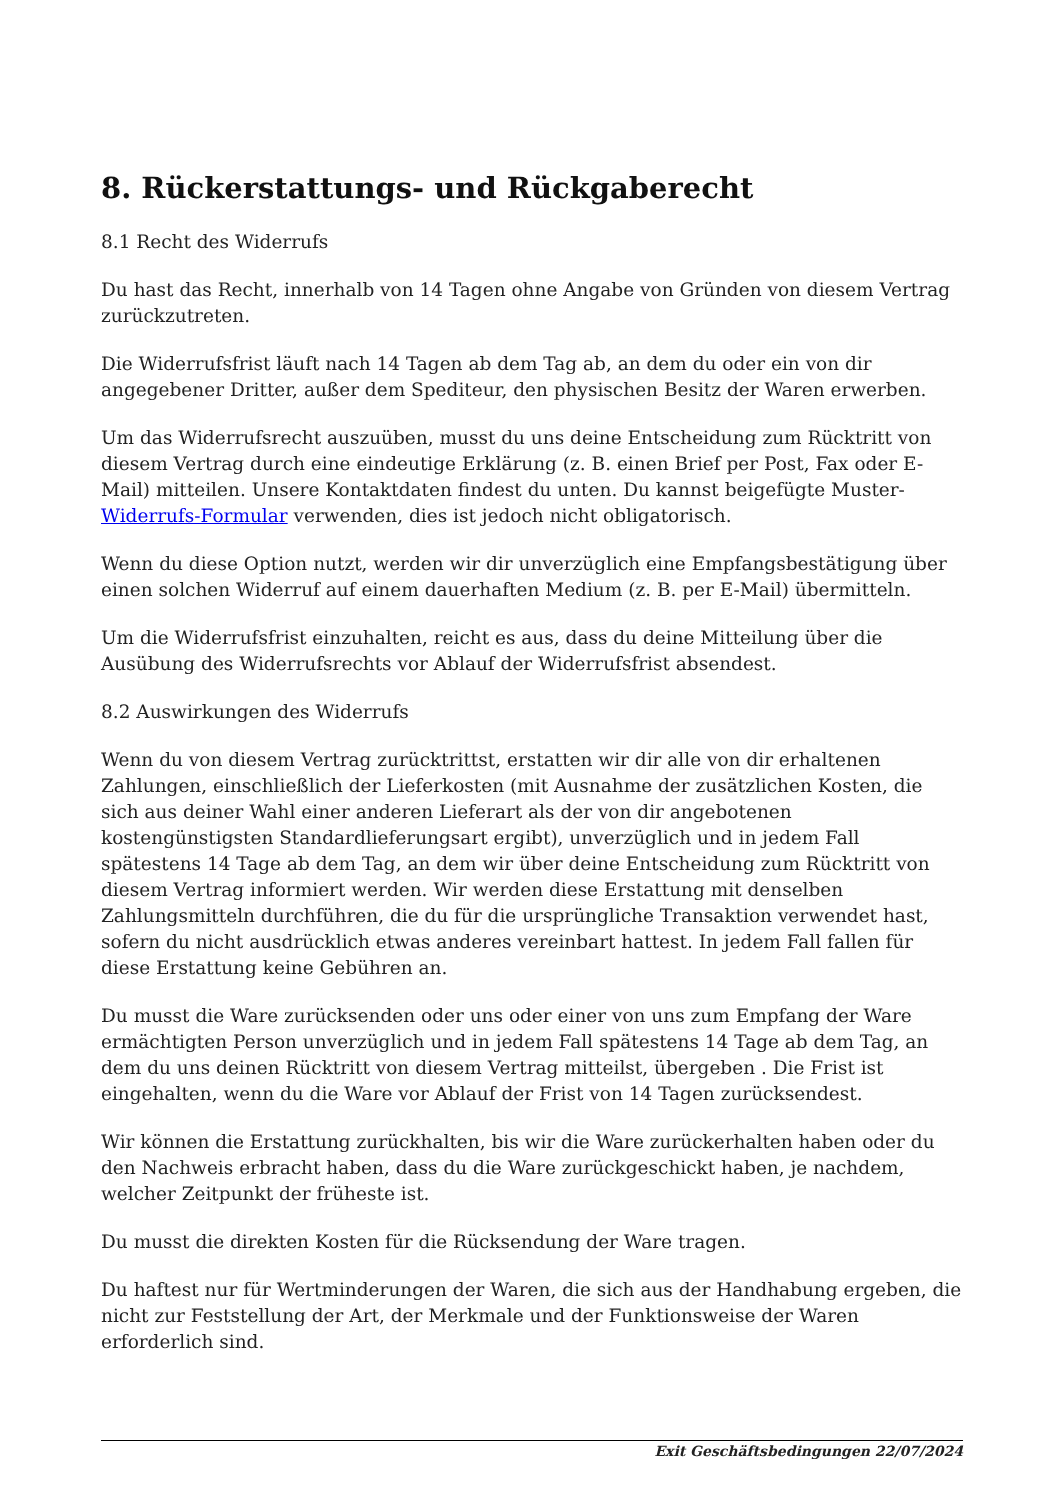8. Rückerstattungs- und Rückgaberecht
8.1 Recht des Widerrufs
Du hast das Recht, innerhalb von 14 Tagen ohne Angabe von Gründen von diesem Vertrag zurückzutreten.
Die Widerrufsfrist läuft nach 14 Tagen ab dem Tag ab, an dem du oder ein von dir angegebener Dritter, außer dem Spediteur, den physischen Besitz der Waren erwerben.
Um das Widerrufsrecht auszuüben, musst du uns deine Entscheidung zum Rücktritt von diesem Vertrag durch eine eindeutige Erklärung (z. B. einen Brief per Post, Fax oder E-Mail) mitteilen. Unsere Kontaktdaten findest du unten. Du kannst beigefügte Muster-Widerrufs-Formular verwenden, dies ist jedoch nicht obligatorisch.
Wenn du diese Option nutzt, werden wir dir unverzüglich eine Empfangsbestätigung über einen solchen Widerruf auf einem dauerhaften Medium (z. B. per E-Mail) übermitteln.
Um die Widerrufsfrist einzuhalten, reicht es aus, dass du deine Mitteilung über die Ausübung des Widerrufsrechts vor Ablauf der Widerrufsfrist absendest.
8.2 Auswirkungen des Widerrufs
Wenn du von diesem Vertrag zurücktrittst, erstatten wir dir alle von dir erhaltenen Zahlungen, einschließlich der Lieferkosten (mit Ausnahme der zusätzlichen Kosten, die sich aus deiner Wahl einer anderen Lieferart als der von dir angebotenen kostengünstigsten Standardlieferungsart ergibt), unverzüglich und in jedem Fall spätestens 14 Tage ab dem Tag, an dem wir über deine Entscheidung zum Rücktritt von diesem Vertrag informiert werden. Wir werden diese Erstattung mit denselben Zahlungsmitteln durchführen, die du für die ursprüngliche Transaktion verwendet hast, sofern du nicht ausdrücklich etwas anderes vereinbart hattest. In jedem Fall fallen für diese Erstattung keine Gebühren an.
Du musst die Ware zurücksenden oder uns oder einer von uns zum Empfang der Ware ermächtigten Person unverzüglich und in jedem Fall spätestens 14 Tage ab dem Tag, an dem du uns deinen Rücktritt von diesem Vertrag mitteilst, übergeben . Die Frist ist eingehalten, wenn du die Ware vor Ablauf der Frist von 14 Tagen zurücksendest.
Wir können die Erstattung zurückhalten, bis wir die Ware zurückerhalten haben oder du den Nachweis erbracht haben, dass du die Ware zurückgeschickt haben, je nachdem, welcher Zeitpunkt der früheste ist.
Du musst die direkten Kosten für die Rücksendung der Ware tragen.
Du haftest nur für Wertminderungen der Waren, die sich aus der Handhabung ergeben, die nicht zur Feststellung der Art, der Merkmale und der Funktionsweise der Waren erforderlich sind.
Exit Geschäftsbedingungen 22/07/2024